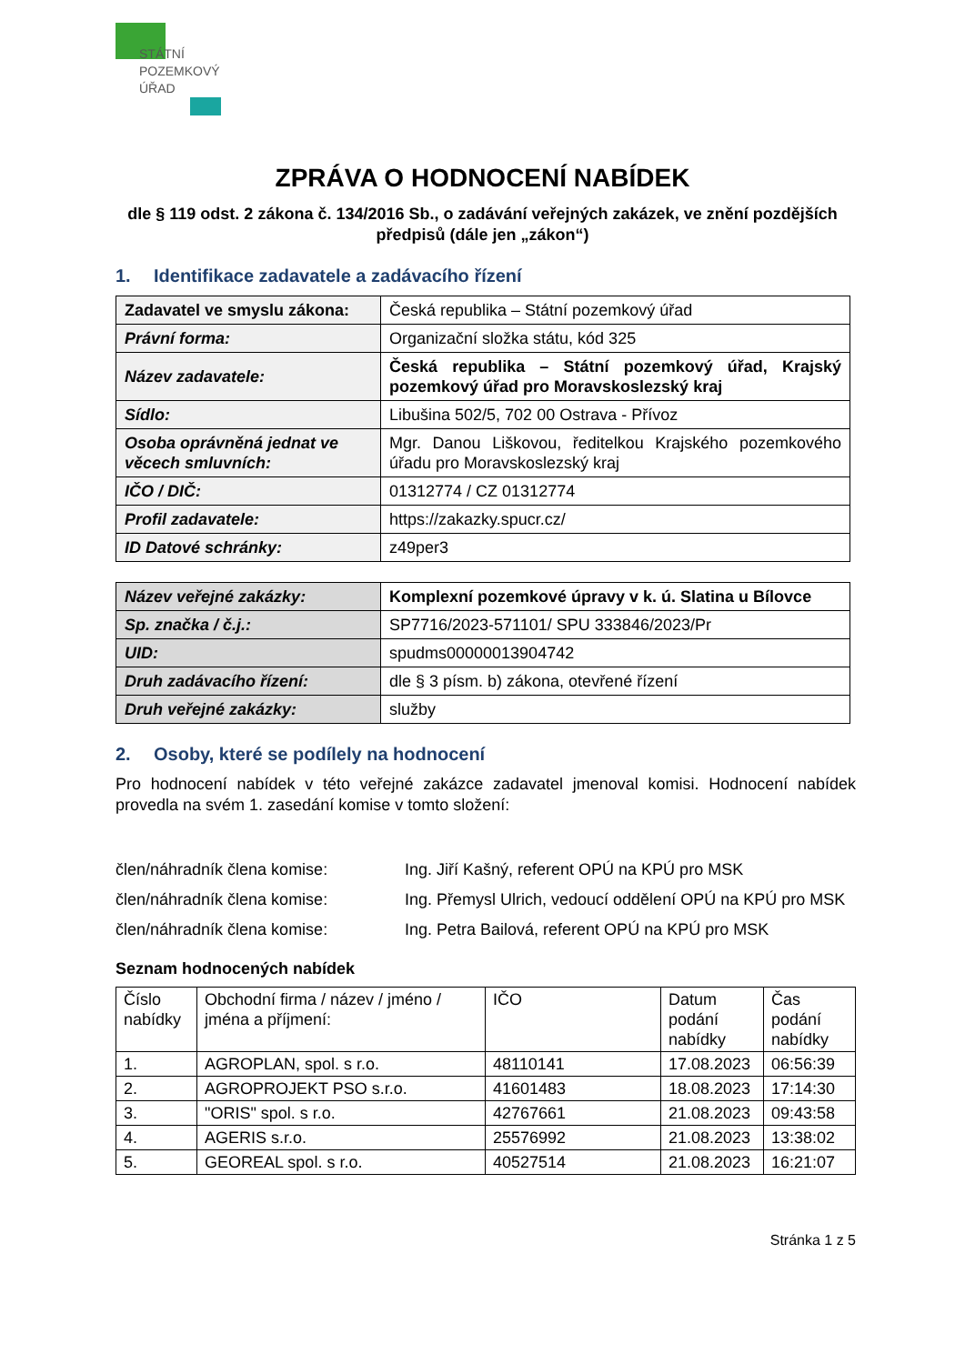STÁTNÍ
POZEMKOVÝ
ÚŘAD
ZPRÁVA O HODNOCENÍ NABÍDEK
dle § 119 odst. 2 zákona č. 134/2016 Sb., o zadávání veřejných zakázek, ve znění pozdějších předpisů (dále jen „zákon“)
1. Identifikace zadavatele a zadávacího řízení
| Zadavatel ve smyslu zákona: | Česká republika – Státní pozemkový úřad |
| Právní forma: | Organizační složka státu, kód 325 |
| Název zadavatele: | Česká republika – Státní pozemkový úřad, Krajský pozemkový úřad pro Moravskoslezský kraj |
| Sídlo: | Libušina 502/5, 702 00 Ostrava - Přívoz |
| Osoba oprávněná jednat ve věcech smluvních: | Mgr. Danou Liškovou, ředitelkou Krajského pozemkového úřadu pro Moravskoslezský kraj |
| IČO / DIČ: | 01312774 / CZ 01312774 |
| Profil zadavatele: | https://zakazky.spucr.cz/ |
| ID Datové schránky: | z49per3 |
| Název veřejné zakázky: | Komplexní pozemkové úpravy v k. ú. Slatina u Bílovce |
| Sp. značka / č.j.: | SP7716/2023-571101/ SPU 333846/2023/Pr |
| UID: | spudms00000013904742 |
| Druh zadávacího řízení: | dle § 3 písm. b) zákona, otevřené řízení |
| Druh veřejné zakázky: | služby |
2. Osoby, které se podílely na hodnocení
Pro hodnocení nabídek v této veřejné zakázce zadavatel jmenoval komisi. Hodnocení nabídek provedla na svém 1. zasedání komise v tomto složení:
člen/náhradník člena komise: Ing. Jiří Kašný, referent OPÚ na KPÚ pro MSK
člen/náhradník člena komise: Ing. Přemysl Ulrich, vedoucí oddělení OPÚ na KPÚ pro MSK
člen/náhradník člena komise: Ing. Petra Bailová, referent OPÚ na KPÚ pro MSK
Seznam hodnocených nabídek
| Číslo nabídky | Obchodní firma / název / jméno / jména a příjmení: | IČO | Datum podání nabídky | Čas podání nabídky |
| --- | --- | --- | --- | --- |
| 1. | AGROPLAN, spol. s r.o. | 48110141 | 17.08.2023 | 06:56:39 |
| 2. | AGROPROJEKT PSO s.r.o. | 41601483 | 18.08.2023 | 17:14:30 |
| 3. | "ORIS" spol. s r.o. | 42767661 | 21.08.2023 | 09:43:58 |
| 4. | AGERIS s.r.o. | 25576992 | 21.08.2023 | 13:38:02 |
| 5. | GEOREAL spol. s r.o. | 40527514 | 21.08.2023 | 16:21:07 |
Stránka 1 z 5